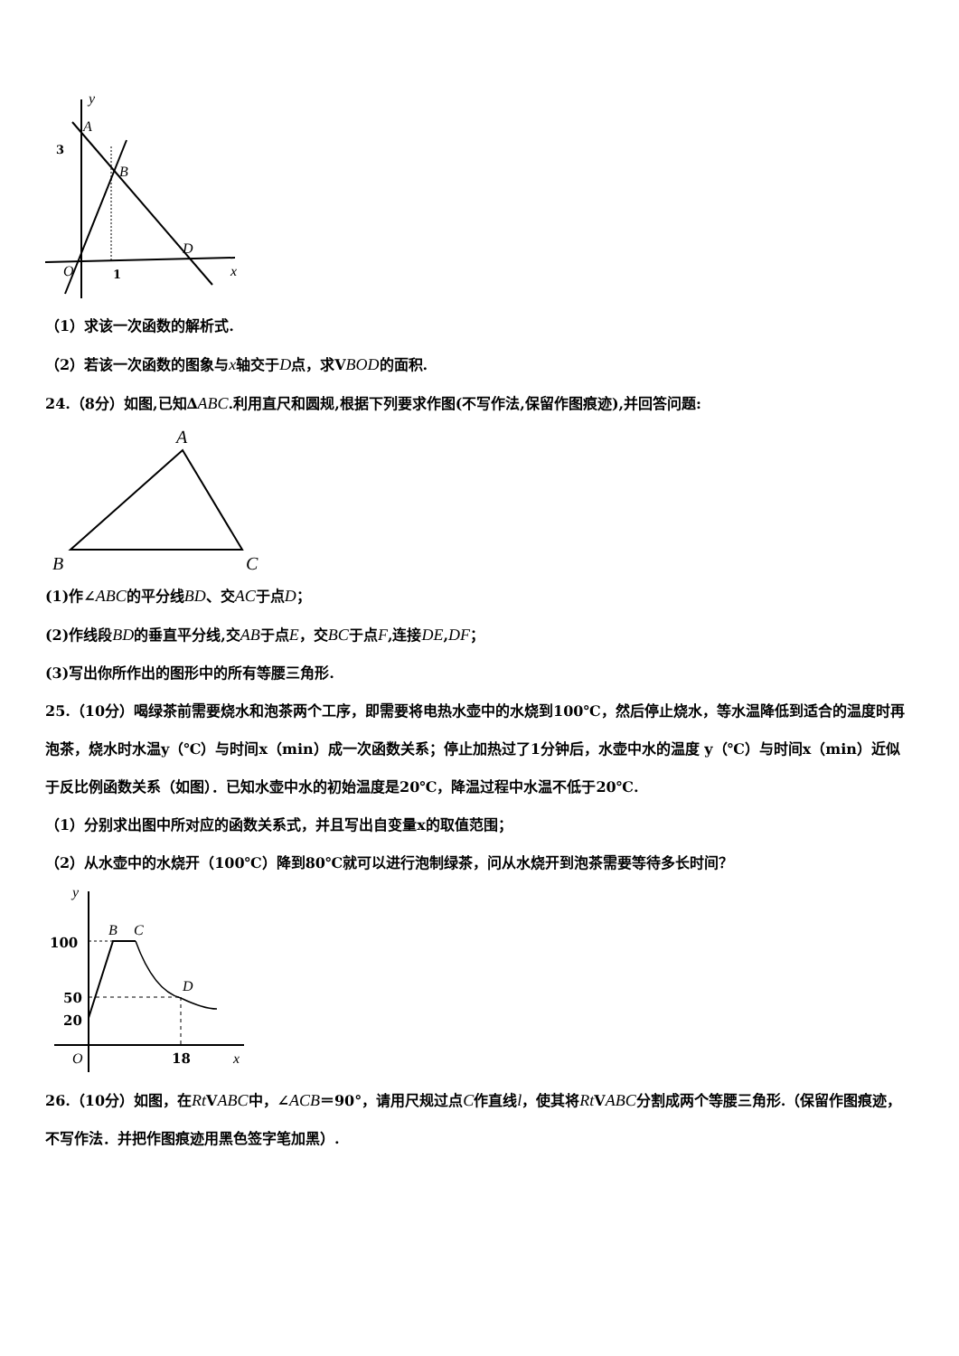y
3
A
B
D
x
O
1
（1）求该一次函数的解析式.
（2）若该一次函数的图象与x轴交于D点，求VBOD的面积.
24.（8分）如图,已知∆ABC.利用直尺和圆规,根据下列要求作图(不写作法,保留作图痕迹),并回答问题:
A
B
C
(1)作∠ABC的平分线BD、交AC于点D；
(2)作线段BD的垂直平分线,交AB于点E，交BC于点F,连接DE,DF；
(3)写出你所作出的图形中的所有等腰三角形.
25.（10分）喝绿茶前需要烧水和泡茶两个工序，即需要将电热水壶中的水烧到100℃，然后停止烧水，等水温降低到适合的温度时再泡茶，烧水时水温y（℃）与时间x（min）成一次函数关系；停止加热过了1分钟后，水壶中水的温度 y（℃）与时间x（min）近似于反比例函数关系（如图）．已知水壶中水的初始温度是20℃，降温过程中水温不低于20℃.
（1）分别求出图中所对应的函数关系式，并且写出自变量x的取值范围；
（2）从水壶中的水烧开（100℃）降到80℃就可以进行泡制绿茶，问从水烧开到泡茶需要等待多长时间？
y
100
50
20
B
C
D
O
18
x
26.（10分）如图，在Rt VABC中，∠ACB＝90°，请用尺规过点C作直线l，使其将Rt VABC分割成两个等腰三角形.（保留作图痕迹，不写作法．并把作图痕迹用黑色签字笔加黑）.